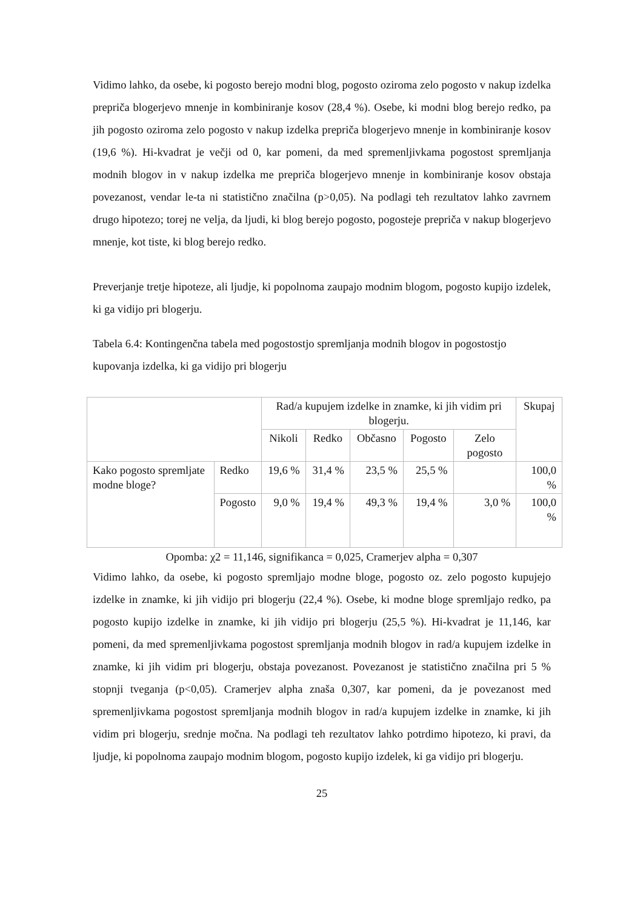Vidimo lahko, da osebe, ki pogosto berejo modni blog, pogosto oziroma zelo pogosto v nakup izdelka prepriča blogerjevo mnenje in kombiniranje kosov (28,4 %). Osebe, ki modni blog berejo redko, pa jih pogosto oziroma zelo pogosto v nakup izdelka prepriča blogerjevo mnenje in kombiniranje kosov (19,6 %). Hi-kvadrat je večji od 0, kar pomeni, da med spremenljivkama pogostost spremljanja modnih blogov in v nakup izdelka me prepriča blogerjevo mnenje in kombiniranje kosov obstaja povezanost, vendar le-ta ni statistično značilna (p>0,05). Na podlagi teh rezultatov lahko zavrnem drugo hipotezo; torej ne velja, da ljudi, ki blog berejo pogosto, pogosteje prepriča v nakup blogerjevo mnenje, kot tiste, ki blog berejo redko.
Preverjanje tretje hipoteze, ali ljudje, ki popolnoma zaupajo modnim blogom, pogosto kupijo izdelek, ki ga vidijo pri blogerju.
Tabela 6.4: Kontingenčna tabela med pogostostjo spremljanja modnih blogov in pogostostjo kupovanja izdelka, ki ga vidijo pri blogerju
| | | Rad/a kupujem izdelke in znamke, ki jih vidim pri blogerju. | | | | | Skupaj |
| | | Nikoli | Redko | Občasno | Pogosto | Zelo pogosto | |
| Kako pogosto spremljate modne bloge? | Redko | 19,6 % | 31,4 % | 23,5 % | 25,5 % | | 100,0 % |
| | Pogosto | 9,0 % | 19,4 % | 49,3 % | 19,4 % | 3,0 % | 100,0 % |
Opomba: χ2 = 11,146, signifikanca = 0,025, Cramerjev alpha = 0,307
Vidimo lahko, da osebe, ki pogosto spremljajo modne bloge, pogosto oz. zelo pogosto kupujejo izdelke in znamke, ki jih vidijo pri blogerju (22,4 %). Osebe, ki modne bloge spremljajo redko, pa pogosto kupijo izdelke in znamke, ki jih vidijo pri blogerju (25,5 %). Hi-kvadrat je 11,146, kar pomeni, da med spremenljivkama pogostost spremljanja modnih blogov in rad/a kupujem izdelke in znamke, ki jih vidim pri blogerju, obstaja povezanost. Povezanost je statistično značilna pri 5 % stopnji tveganja (p<0,05). Cramerjev alpha znaša 0,307, kar pomeni, da je povezanost med spremenljivkama pogostost spremljanja modnih blogov in rad/a kupujem izdelke in znamke, ki jih vidim pri blogerju, srednje močna. Na podlagi teh rezultatov lahko potrdimo hipotezo, ki pravi, da ljudje, ki popolnoma zaupajo modnim blogom, pogosto kupijo izdelek, ki ga vidijo pri blogerju.
25